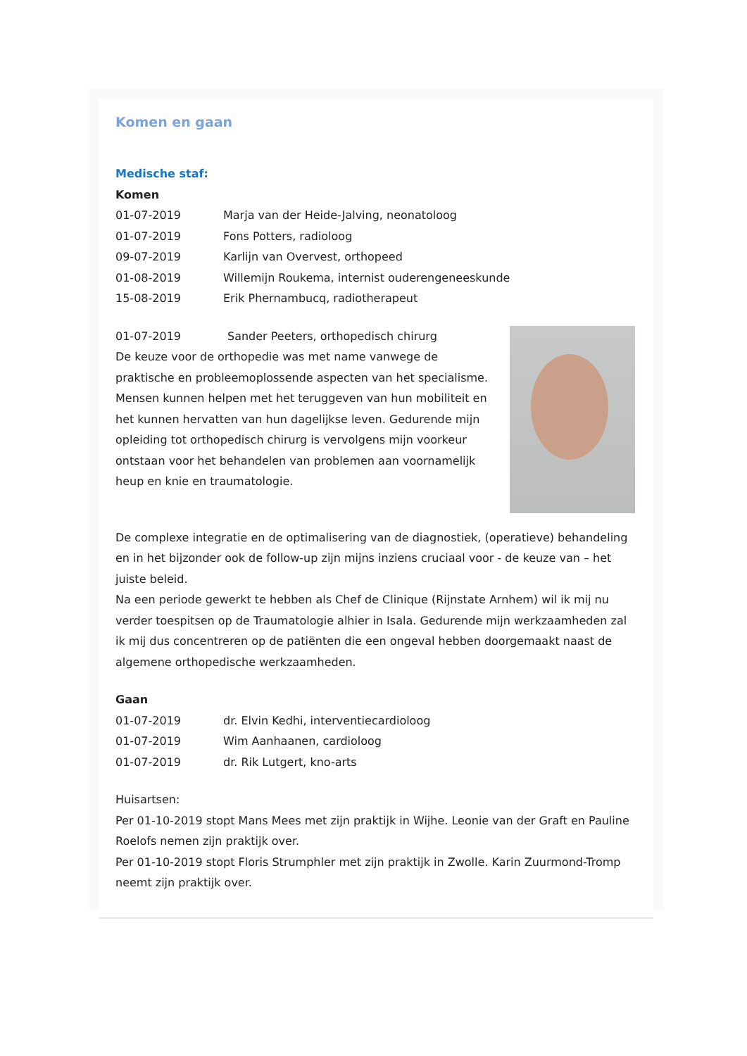Komen en gaan
Medische staf:
Komen
01-07-2019 Marja van der Heide-Jalving, neonatoloog
01-07-2019 Fons Potters, radioloog
09-07-2019 Karlijn van Overvest, orthopeed
01-08-2019 Willemijn Roukema, internist ouderengeneeskunde
15-08-2019 Erik Phernambucq, radiotherapeut
01-07-2019 Sander Peeters, orthopedisch chirurg
De keuze voor de orthopedie was met name vanwege de praktische en probleemoplossende aspecten van het specialisme. Mensen kunnen helpen met het teruggeven van hun mobiliteit en het kunnen hervatten van hun dagelijkse leven. Gedurende mijn opleiding tot orthopedisch chirurg is vervolgens mijn voorkeur ontstaan voor het behandelen van problemen aan voornamelijk heup en knie en traumatologie.
De complexe integratie en de optimalisering van de diagnostiek, (operatieve) behandeling en in het bijzonder ook de follow-up zijn mijns inziens cruciaal voor - de keuze van – het juiste beleid.
Na een periode gewerkt te hebben als Chef de Clinique (Rijnstate Arnhem) wil ik mij nu verder toespitsen op de Traumatologie alhier in Isala. Gedurende mijn werkzaamheden zal ik mij dus concentreren op de patiënten die een ongeval hebben doorgemaakt naast de algemene orthopedische werkzaamheden.
Gaan
01-07-2019 dr. Elvin Kedhi, interventiecardioloog
01-07-2019 Wim Aanhaanen, cardioloog
01-07-2019 dr. Rik Lutgert, kno-arts
Huisartsen:
Per 01-10-2019 stopt Mans Mees met zijn praktijk in Wijhe. Leonie van der Graft en Pauline Roelofs nemen zijn praktijk over.
Per 01-10-2019 stopt Floris Strumphler met zijn praktijk in Zwolle. Karin Zuurmond-Tromp neemt zijn praktijk over.